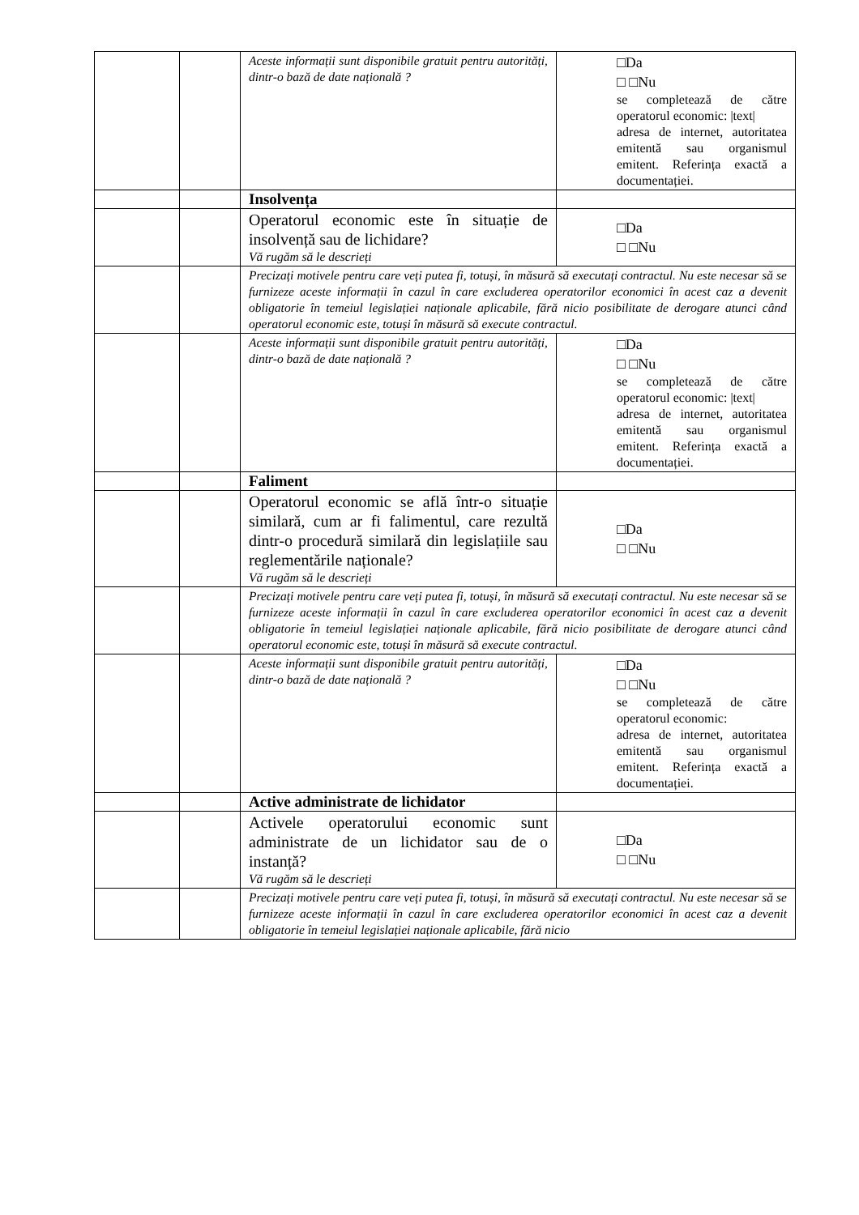| | | Aceste informații sunt disponibile gratuit pentru autorități, dintr-o bază de date națională ? | □Da □ □Nu se completează de către operatorul economic: /text/ adresa de internet, autoritatea emitentă sau organismul emitent. Referința exactă a documentației. |
| | | Insolvența | |
| | | Operatorul economic este în situație de insolvență sau de lichidare? Vă rugăm să le descrieți | □Da □ □Nu |
| | | Precizați motivele pentru care veți putea fi, totuși, în măsură să executați contractul. Nu este necesar să se furnizeze aceste informații în cazul în care excluderea operatorilor economici în acest caz a devenit obligatorie în temeiul legislației naționale aplicabile, fără nicio posibilitate de derogare atunci când operatorul economic este, totuși în măsură să execute contractul. | |
| | | Aceste informații sunt disponibile gratuit pentru autorități, dintr-o bază de date națională ? | □Da □ □Nu se completează de către operatorul economic: /text/ adresa de internet, autoritatea emitentă sau organismul emitent. Referința exactă a documentației. |
| | | Faliment | |
| | | Operatorul economic se află într-o situație similară, cum ar fi falimentul, care rezultă dintr-o procedură similară din legislațiile sau reglementările naționale? Vă rugăm să le descrieți | □Da □ □Nu |
| | | Precizați motivele pentru care veți putea fi, totuși, în măsură să executați contractul. Nu este necesar să se furnizeze aceste informații în cazul în care excluderea operatorilor economici în acest caz a devenit obligatorie în temeiul legislației naționale aplicabile, fără nicio posibilitate de derogare atunci când operatorul economic este, totuși în măsură să execute contractul. | |
| | | Aceste informații sunt disponibile gratuit pentru autorități, dintr-o bază de date națională ? | □Da □ □Nu se completează de către operatorul economic: adresa de internet, autoritatea emitentă sau organismul emitent. Referința exactă a documentației. |
| | | Active administrate de lichidator | |
| | | Activele operatorului economic sunt administrate de un lichidator sau de o instanță? Vă rugăm să le descrieți | □Da □ □Nu |
| | | Precizați motivele pentru care veți putea fi, totuși, în măsură să executați contractul. Nu este necesar să se furnizeze aceste informații în cazul în care excluderea operatorilor economici în acest caz a devenit obligatorie în temeiul legislației naționale aplicabile, fără nicio | |